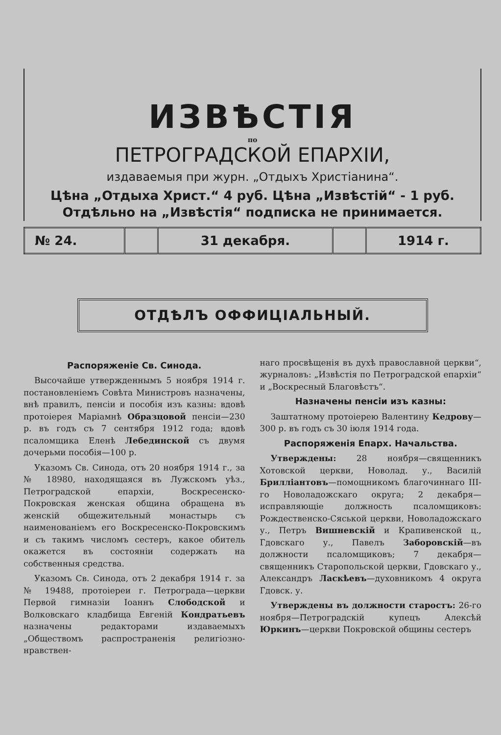ИЗВѢСТІЯ
по
ПЕТРОГРАДСКОЙ ЕПАРХІИ,
издаваемыя при журн. „Отдыхъ Христіанина“.
Цѣна „Отдыха Христ.“ 4 руб. Цѣна „Извѣстій“ - 1 руб.
Отдѣльно на „Извѣстія“ подписка не принимается.
| № 24. | | 31 декабря. | | 1914 г. |
ОТДѢЛЪ ОФФИЦІАЛЬНЫЙ.
Распоряженіе Св. Синода.
Высочайше утвержденнымъ 5 ноября 1914 г. постановленіемъ Совѣта Министровъ назначены, внѣ правилъ, пенсіи и пособія изъ казны: вдовѣ протоіерея Маріамнѣ Образцовой пенсіи—230 р. въ годъ съ 7 сентября 1912 года; вдовѣ псаломщика Еленѣ Лебединской съ двумя дочерьми пособія—100 р.
Указомъ Св. Синода, отъ 20 ноября 1914 г., за № 18980, находящаяся въ Лужскомъ уѣз., Петроградской епархіи, Воскресенско-Покровская женская община обращена въ женскій общежительный монастырь съ наименованіемъ его Воскресенско-Покровскимъ и съ такимъ числомъ сестеръ, какое обитель окажется въ состояніи содержать на собственныя средства.
Указомъ Св. Синода, отъ 2 декабря 1914 г. за № 19488, протоіереи г. Петрограда—церкви Первой гимназіи Іоаннъ Слободской и Волковскаго кладбища Евгеній Кондратьевъ назначены редакторами издаваемыхъ „Обществомъ распространенія религіозно-нравствен-
наго просвѣщенія въ духѣ православной церкви“, журналовъ: „Извѣстія по Петроградской епархіи“ и „Воскресный Благовѣстъ“.
Назначены пенсіи изъ казны:
Заштатному протоіерею Валентину Кедрову—300 р. въ годъ съ 30 іюля 1914 года.
Распоряженія Епарх. Начальства.
Утверждены: 28 ноября—священникъ Хотовской церкви, Новолад. у., Василій Брилліантовъ—помощникомъ благочиннаго III-го Новоладожскаго округа; 2 декабря—исправляющіе должность псаломщиковъ: Рождественско-Сяськой церкви, Новоладожскаго у., Петръ Вишневскій и Крапивенской ц., Гдовскаго у., Павелъ Заборовскій—въ должности псаломщиковъ; 7 декабря—священникъ Старопольской церкви, Гдовскаго у., Александръ Ласкѣевъ—духовникомъ 4 округа Гдовск. у.
Утверждены въ должности старостъ: 26-го ноября—Петроградскій купецъ Алексѣй Юркинъ—церкви Покровской общины сестеръ